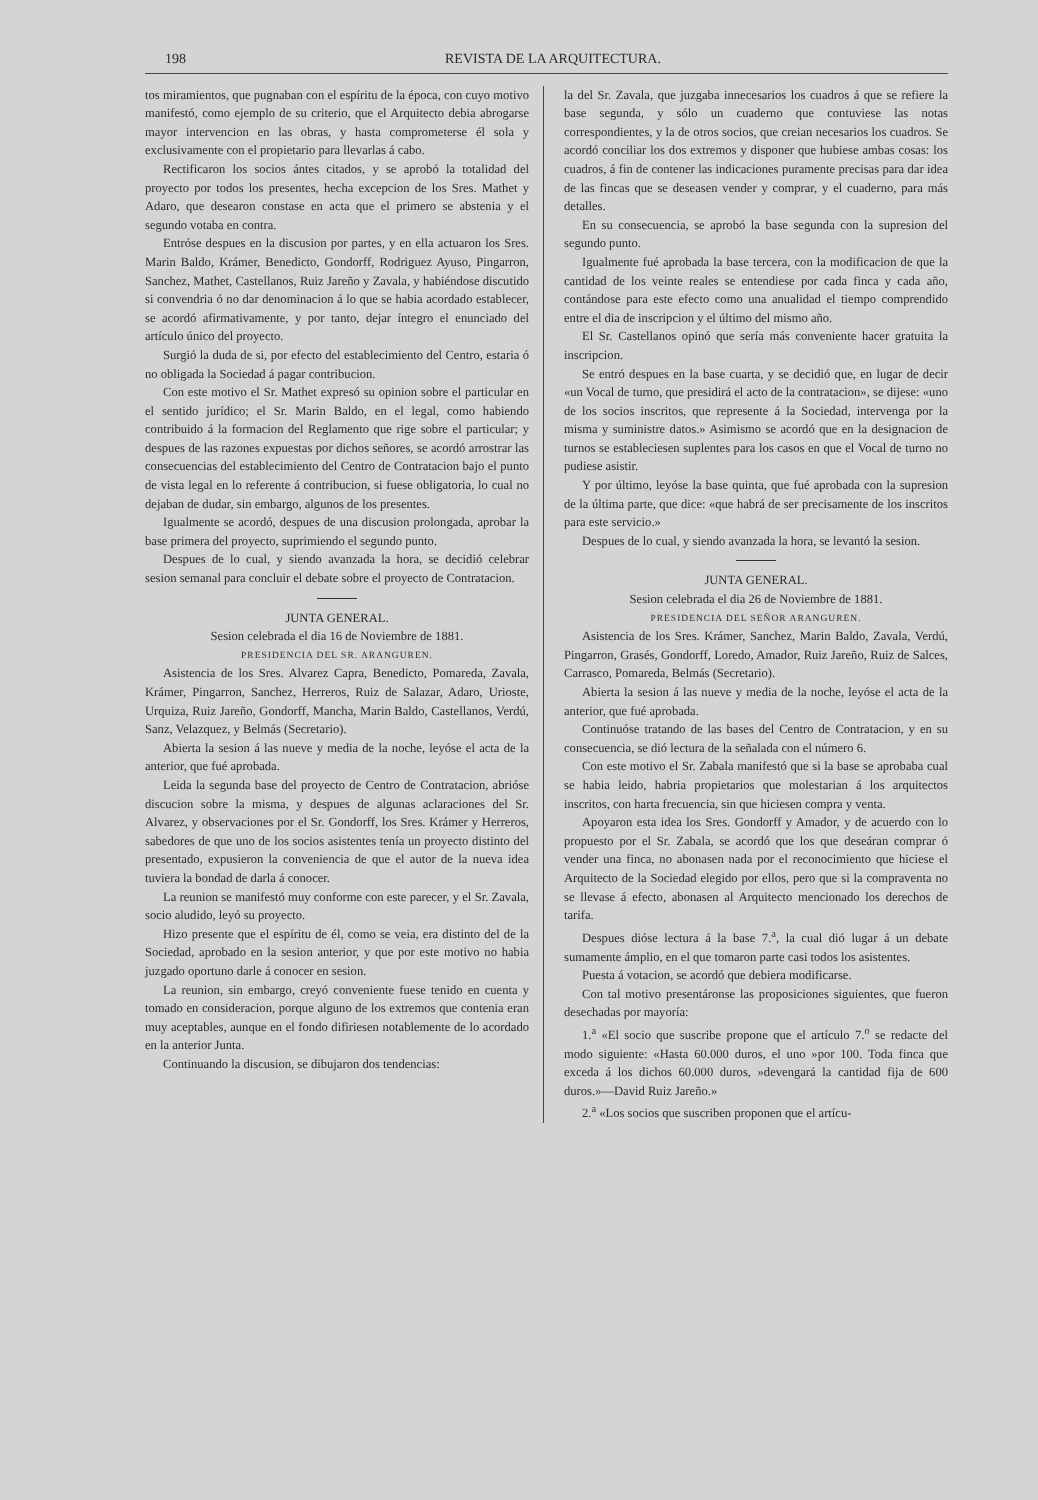198 REVISTA DE LA ARQUITECTURA.
tos miramientos, que pugnaban con el espíritu de la época, con cuyo motivo manifestó, como ejemplo de su criterio, que el Arquitecto debia abrogarse mayor intervencion en las obras, y hasta comprometerse él sola y exclusivamente con el propietario para llevarlas á cabo.
Rectificaron los socios ántes citados, y se aprobó la totalidad del proyecto por todos los presentes, hecha excepcion de los Sres. Mathet y Adaro, que desearon constase en acta que el primero se abstenia y el segundo votaba en contra.
Entróse despues en la discusion por partes, y en ella actuaron los Sres. Marin Baldo, Krámer, Benedicto, Gondorff, Rodriguez Ayuso, Pingarron, Sanchez, Mathet, Castellanos, Ruiz Jareño y Zavala, y habiéndose discutido si convendria ó no dar denominacion á lo que se habia acordado establecer, se acordó afirmativamente, y por tanto, dejar íntegro el enunciado del artículo único del proyecto.
Surgió la duda de si, por efecto del establecimiento del Centro, estaria ó no obligada la Sociedad á pagar contribucion.
Con este motivo el Sr. Mathet expresó su opinion sobre el particular en el sentido jurídico; el Sr. Marin Baldo, en el legal, como habiendo contribuido á la formacion del Reglamento que rige sobre el particular; y despues de las razones expuestas por dichos señores, se acordó arrostrar las consecuencias del establecimiento del Centro de Contratacion bajo el punto de vista legal en lo referente á contribucion, si fuese obligatoria, lo cual no dejaban de dudar, sin embargo, algunos de los presentes.
Igualmente se acordó, despues de una discusion prolongada, aprobar la base primera del proyecto, suprimiendo el segundo punto.
Despues de lo cual, y siendo avanzada la hora, se decidió celebrar sesion semanal para concluir el debate sobre el proyecto de Contratacion.
JUNTA GENERAL.
Sesion celebrada el dia 16 de Noviembre de 1881.
PRESIDENCIA DEL SR. ARANGUREN.
Asistencia de los Sres. Alvarez Capra, Benedicto, Pomareda, Zavala, Krámer, Pingarron, Sanchez, Herreros, Ruiz de Salazar, Adaro, Urioste, Urquiza, Ruiz Jareño, Gondorff, Mancha, Marin Baldo, Castellanos, Verdú, Sanz, Velazquez, y Belmás (Secretario).
Abierta la sesion á las nueve y media de la noche, leyóse el acta de la anterior, que fué aprobada.
Leida la segunda base del proyecto de Centro de Contratacion, abrióse discucion sobre la misma, y despues de algunas aclaraciones del Sr. Alvarez, y observaciones por el Sr. Gondorff, los Sres. Krámer y Herreros, sabedores de que uno de los socios asistentes tenía un proyecto distinto del presentado, expusieron la conveniencia de que el autor de la nueva idea tuviera la bondad de darla á conocer.
La reunion se manifestó muy conforme con este parecer, y el Sr. Zavala, socio aludido, leyó su proyecto.
Hizo presente que el espíritu de él, como se veia, era distinto del de la Sociedad, aprobado en la sesion anterior, y que por este motivo no habia juzgado oportuno darle á conocer en sesion.
La reunion, sin embargo, creyó conveniente fuese tenido en cuenta y tomado en consideracion, porque alguno de los extremos que contenia eran muy aceptables, aunque en el fondo difiriesen notablemente de lo acordado en la anterior Junta.
Continuando la discusion, se dibujaron dos tendencias:
la del Sr. Zavala, que juzgaba innecesarios los cuadros á que se refiere la base segunda, y sólo un cuaderno que contuviese las notas correspondientes, y la de otros socios, que creian necesarios los cuadros. Se acordó conciliar los dos extremos y disponer que hubiese ambas cosas: los cuadros, á fin de contener las indicaciones puramente precisas para dar idea de las fincas que se deseasen vender y comprar, y el cuaderno, para más detalles.
En su consecuencia, se aprobó la base segunda con la supresion del segundo punto.
Igualmente fué aprobada la base tercera, con la modificacion de que la cantidad de los veinte reales se entendiese por cada finca y cada año, contándose para este efecto como una anualidad el tiempo comprendido entre el dia de inscripcion y el último del mismo año.
El Sr. Castellanos opinó que sería más conveniente hacer gratuita la inscripcion.
Se entró despues en la base cuarta, y se decidió que, en lugar de decir «un Vocal de turno, que presidirá el acto de la contratacion», se dijese: «uno de los socios inscritos, que represente á la Sociedad, intervenga por la misma y suministre datos.» Asimismo se acordó que en la designacion de turnos se estableciesen suplentes para los casos en que el Vocal de turno no pudiese asistir.
Y por último, leyóse la base quinta, que fué aprobada con la supresion de la última parte, que dice: «que habrá de ser precisamente de los inscritos para este servicio.»
Despues de lo cual, y siendo avanzada la hora, se levantó la sesion.
JUNTA GENERAL.
Sesion celebrada el dia 26 de Noviembre de 1881.
PRESIDENCIA DEL SEÑOR ARANGUREN.
Asistencia de los Sres. Krámer, Sanchez, Marin Baldo, Zavala, Verdú, Pingarron, Grasés, Gondorff, Loredo, Amador, Ruiz Jareño, Ruiz de Salces, Carrasco, Pomareda, Belmás (Secretario).
Abierta la sesion á las nueve y media de la noche, leyóse el acta de la anterior, que fué aprobada.
Continuóse tratando de las bases del Centro de Contratacion, y en su consecuencia, se dió lectura de la señalada con el número 6.
Con este motivo el Sr. Zabala manifestó que si la base se aprobaba cual se habia leido, habria propietarios que molestarian á los arquitectos inscritos, con harta frecuencia, sin que hiciesen compra y venta.
Apoyaron esta idea los Sres. Gondorff y Amador, y de acuerdo con lo propuesto por el Sr. Zabala, se acordó que los que deseáran comprar ó vender una finca, no abonasen nada por el reconocimiento que hiciese el Arquitecto de la Sociedad elegido por ellos, pero que si la compraventa no se llevase á efecto, abonasen al Arquitecto mencionado los derechos de tarifa.
Despues dióse lectura á la base 7.<sup>a</sup>, la cual dió lugar á un debate sumamente ámplio, en el que tomaron parte casi todos los asistentes.
Puesta á votacion, se acordó que debiera modificarse.
Con tal motivo presentáronse las proposiciones siguientes, que fueron desechadas por mayoría:
1.<sup>a</sup> «El socio que suscribe propone que el artículo 7.<sup>o</sup> se redacte del modo siguiente: «Hasta 60.000 duros, el uno »por 100. Toda finca que exceda á los dichos 60.000 duros, »devengará la cantidad fija de 600 duros.»—David Ruiz Jareño.»
2.<sup>a</sup> «Los socios que suscriben proponen que el artícu-